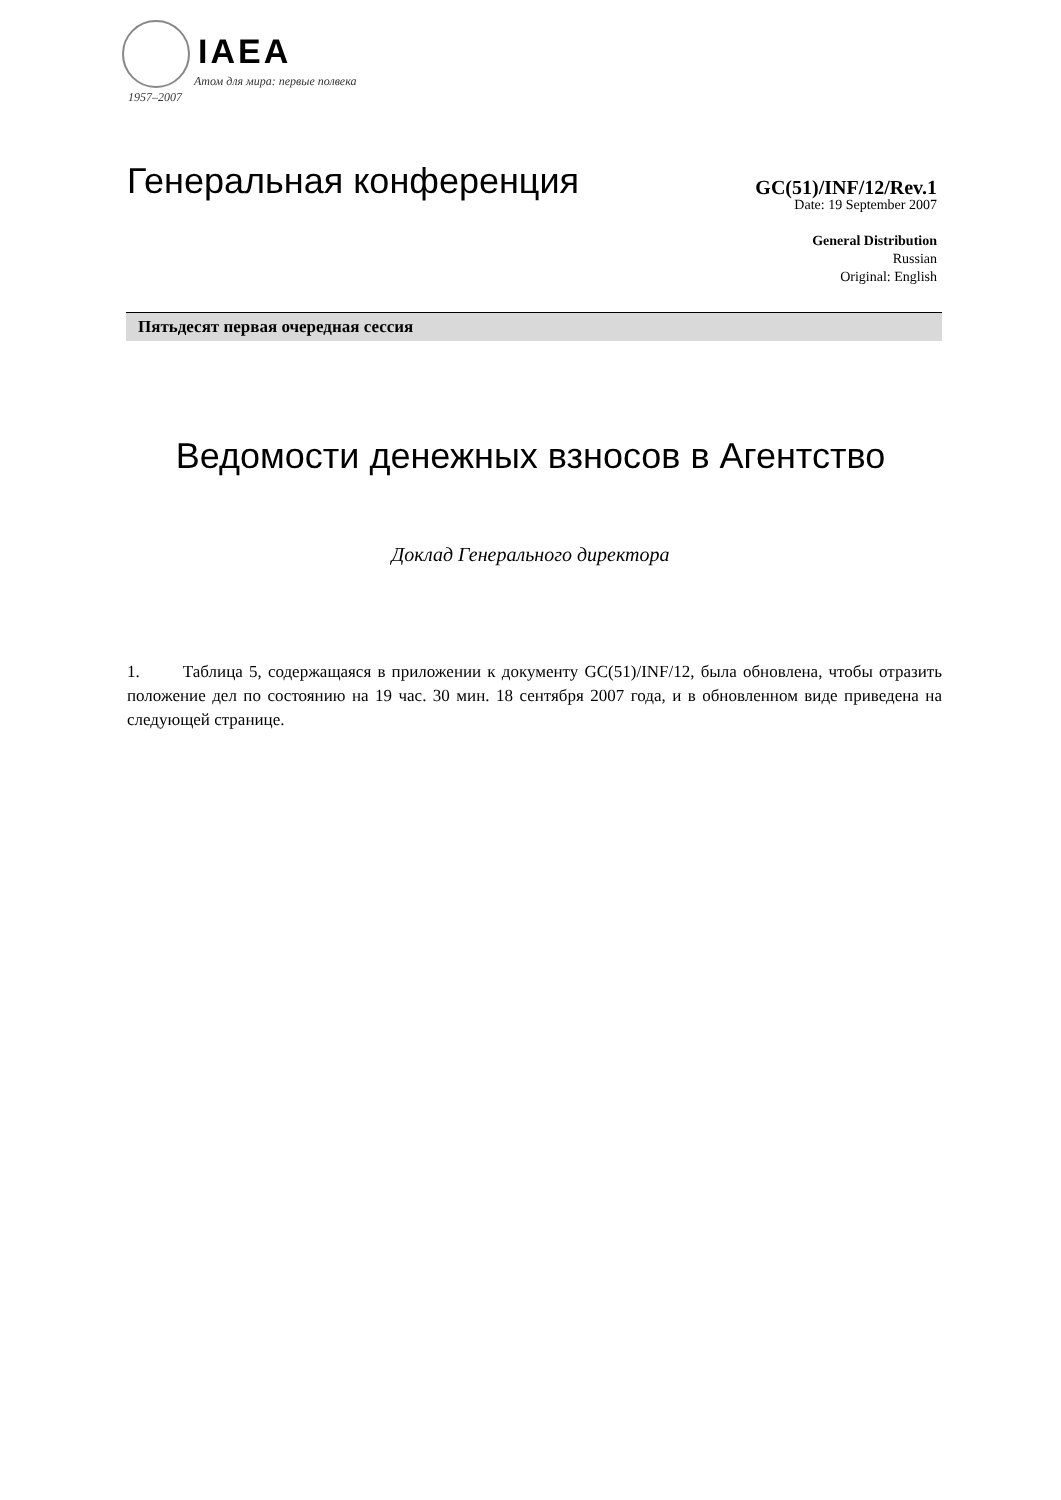IAEA
Атом для мира: первые полвека
1957–2007
Генеральная конференция
GC(51)/INF/12/Rev.1
Date: 19 September 2007
General Distribution
Russian
Original: English
Пятьдесят первая очередная сессия
Ведомости денежных взносов в Агентство
Доклад Генерального директора
1. Таблица 5, содержащаяся в приложении к документу GC(51)/INF/12, была обновлена, чтобы отразить положение дел по состоянию на 19 час. 30 мин. 18 сентября 2007 года, и в обновленном виде приведена на следующей странице.